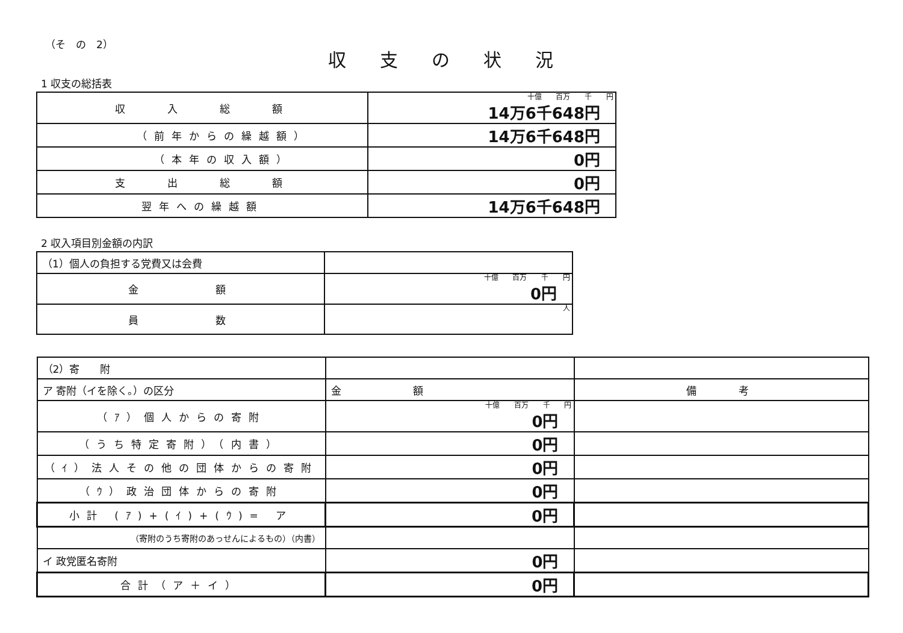（そ　の　2）
収支の状況
1 収支の総括表
| 収 入 総 額 | 十億 百万 千 円 14万6千648円 |
| （前年からの繰越額） | 14万6千648円 |
| （本年の収入額） | 0円 |
| 支 出 総 額 | 0円 |
| 翌年への繰越額 | 14万6千648円 |
2 収入項目別金額の内訳
| （1）個人の負担する党費又は会費 | |
| 金 額 | 十億 百万 千 円 0円 |
| 員 数 | 人 |
| （2）寄 附 | | |
| ア 寄附（イを除く。）の区分 | 金 額 | 備 考 |
| （ｱ）個人からの寄附 | 十億 百万 千 円 0円 | |
| （うち特定寄附）（内書） | 0円 | |
| （ｲ）法人その他の団体からの寄附 | 0円 | |
| （ｳ）政治団体からの寄附 | 0円 | |
| 小計 (ｱ)+(ｲ)+(ｳ)= ア | 0円 | |
| （寄附のうち寄附のあっせんによるもの）（内書） | | |
| イ 政党匿名寄附 | 0円 | |
| 合計（ア＋イ） | 0円 | |